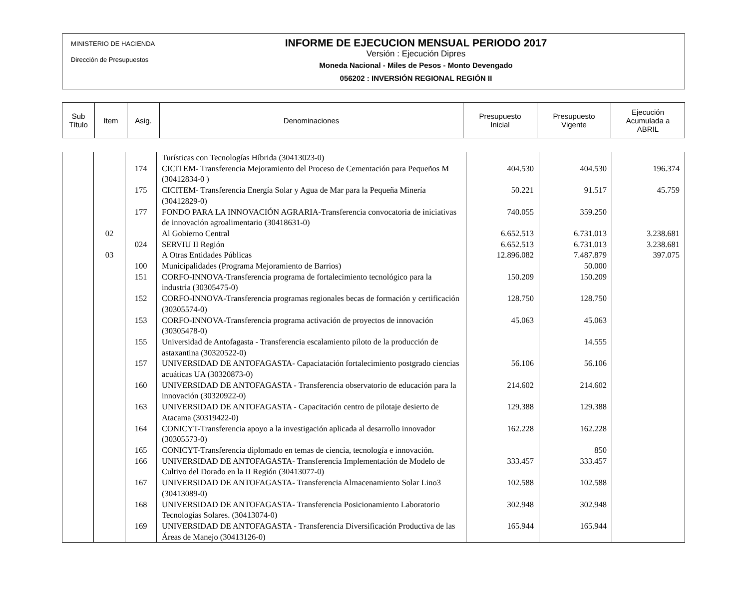MINISTERIO DE HACIENDA
Dirección de Presupuestos
INFORME DE EJECUCION MENSUAL PERIODO 2017
Versión : Ejecución Dipres
Moneda Nacional - Miles de Pesos - Monto Devengado
056202 : INVERSIÓN REGIONAL REGIÓN II
| Sub Título | Item | Asig. | Denominaciones | Presupuesto Inicial | Presupuesto Vigente | Ejecución Acumulada a ABRIL |
| | | | Turísticas con Tecnologías Híbrida (30413023-0) | | | |
| | | 174 | CICITEM- Transferencia Mejoramiento del Proceso de Cementación para Pequeños M (30412834-0 ) | 404.530 | 404.530 | 196.374 |
| | | 175 | CICITEM- Transferencia Energía Solar y Agua de Mar para la Pequeña Minería (30412829-0) | 50.221 | 91.517 | 45.759 |
| | | 177 | FONDO PARA LA INNOVACIÓN AGRARIA-Transferencia convocatoria de iniciativas de innovación agroalimentario (30418631-0) | 740.055 | 359.250 | |
| | 02 | | Al Gobierno Central | 6.652.513 | 6.731.013 | 3.238.681 |
| | | 024 | SERVIU II Región | 6.652.513 | 6.731.013 | 3.238.681 |
| | 03 | | A Otras Entidades Públicas | 12.896.082 | 7.487.879 | 397.075 |
| | | 100 | Municipalidades (Programa Mejoramiento de Barrios) | | 50.000 | |
| | | 151 | CORFO-INNOVA-Transferencia programa de fortalecimiento tecnológico para la industria (30305475-0) | 150.209 | 150.209 | |
| | | 152 | CORFO-INNOVA-Transferencia programas regionales becas de formación y certificación (30305574-0) | 128.750 | 128.750 | |
| | | 153 | CORFO-INNOVA-Transferencia programa activación de proyectos de innovación (30305478-0) | 45.063 | 45.063 | |
| | | 155 | Universidad de Antofagasta - Transferencia escalamiento piloto de la producción de astaxantina (30320522-0) | | 14.555 | |
| | | 157 | UNIVERSIDAD DE ANTOFAGASTA- Capaciatación fortalecimiento postgrado ciencias acuáticas UA (30320873-0) | 56.106 | 56.106 | |
| | | 160 | UNIVERSIDAD DE ANTOFAGASTA - Transferencia observatorio de educación para la innovación (30320922-0) | 214.602 | 214.602 | |
| | | 163 | UNIVERSIDAD DE ANTOFAGASTA - Capacitación centro de pilotaje desierto de Atacama (30319422-0) | 129.388 | 129.388 | |
| | | 164 | CONICYT-Transferencia apoyo a la investigación aplicada al desarrollo innovador (30305573-0) | 162.228 | 162.228 | |
| | | 165 | CONICYT-Transferencia diplomado en temas de ciencia, tecnología e innovación. | | 850 | |
| | | 166 | UNIVERSIDAD DE ANTOFAGASTA- Transferencia Implementación de Modelo de Cultivo del Dorado en la II Región (30413077-0) | 333.457 | 333.457 | |
| | | 167 | UNIVERSIDAD DE ANTOFAGASTA- Transferencia Almacenamiento Solar Lino3 (30413089-0) | 102.588 | 102.588 | |
| | | 168 | UNIVERSIDAD DE ANTOFAGASTA- Transferencia Posicionamiento Laboratorio Tecnologías Solares. (30413074-0) | 302.948 | 302.948 | |
| | | 169 | UNIVERSIDAD DE ANTOFAGASTA - Transferencia Diversificación Productiva de las Áreas de Manejo (30413126-0) | 165.944 | 165.944 | |